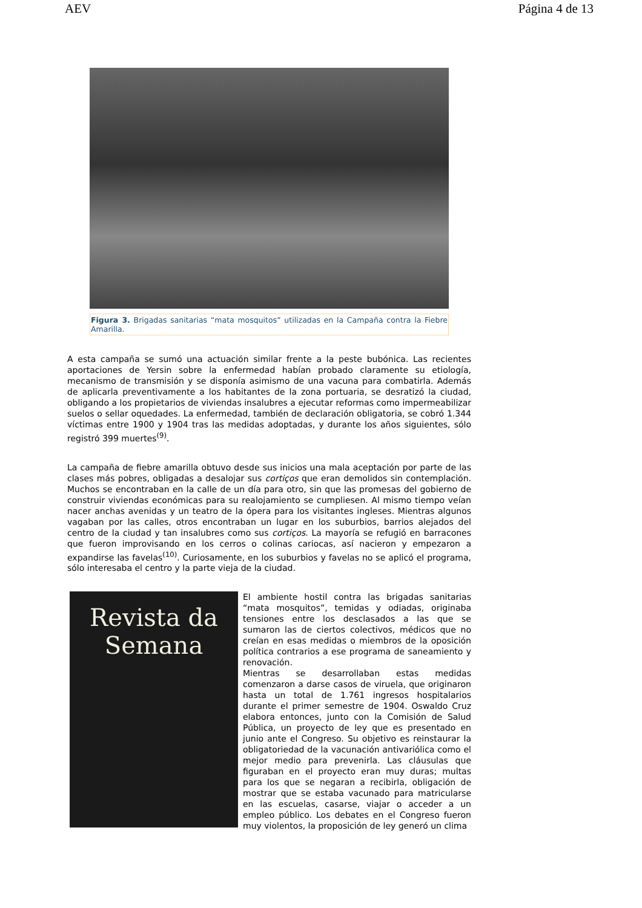AEV Página 4 de 13
Figura 3. Brigadas sanitarias “mata mosquitos” utilizadas en la Campaña contra la Fiebre Amarilla.
A esta campaña se sumó una actuación similar frente a la peste bubónica. Las recientes aportaciones de Yersin sobre la enfermedad habían probado claramente su etiología, mecanismo de transmisión y se disponía asimismo de una vacuna para combatirla. Además de aplicarla preventivamente a los habitantes de la zona portuaria, se desratizó la ciudad, obligando a los propietarios de viviendas insalubres a ejecutar reformas como impermeabilizar suelos o sellar oquedades. La enfermedad, también de declaración obligatoria, se cobró 1.344 víctimas entre 1900 y 1904 tras las medidas adoptadas, y durante los años siguientes, sólo registró 399 muertes<sup>(9)</sup>.
La campaña de fiebre amarilla obtuvo desde sus inicios una mala aceptación por parte de las clases más pobres, obligadas a desalojar sus cortiços que eran demolidos sin contemplación. Muchos se encontraban en la calle de un día para otro, sin que las promesas del gobierno de construir viviendas económicas para su realojamiento se cumpliesen. Al mismo tiempo veían nacer anchas avenidas y un teatro de la ópera para los visitantes ingleses. Mientras algunos vagaban por las calles, otros encontraban un lugar en los suburbios, barrios alejados del centro de la ciudad y tan insalubres como sus cortiços. La mayoría se refugió en barracones que fueron improvisando en los cerros o colinas cariocas, así nacieron y empezaron a expandirse las favelas<sup>(10)</sup>. Curiosamente, en los suburbios y favelas no se aplicó el programa, sólo interesaba el centro y la parte vieja de la ciudad.
Revista da
Semana
El ambiente hostil contra las brigadas sanitarias “mata mosquitos”, temidas y odiadas, originaba tensiones entre los desclasados a las que se sumaron las de ciertos colectivos, médicos que no creían en esas medidas o miembros de la oposición política contrarios a ese programa de saneamiento y renovación.
Mientras se desarrollaban estas medidas comenzaron a darse casos de viruela, que originaron hasta un total de 1.761 ingresos hospitalarios durante el primer semestre de 1904. Oswaldo Cruz elabora entonces, junto con la Comisión de Salud Pública, un proyecto de ley que es presentado en junio ante el Congreso. Su objetivo es reinstaurar la obligatoriedad de la vacunación antivariólica como el mejor medio para prevenirla. Las cláusulas que figuraban en el proyecto eran muy duras; multas para los que se negaran a recibirla, obligación de mostrar que se estaba vacunado para matricularse en las escuelas, casarse, viajar o acceder a un empleo público. Los debates en el Congreso fueron muy violentos, la proposición de ley generó un clima